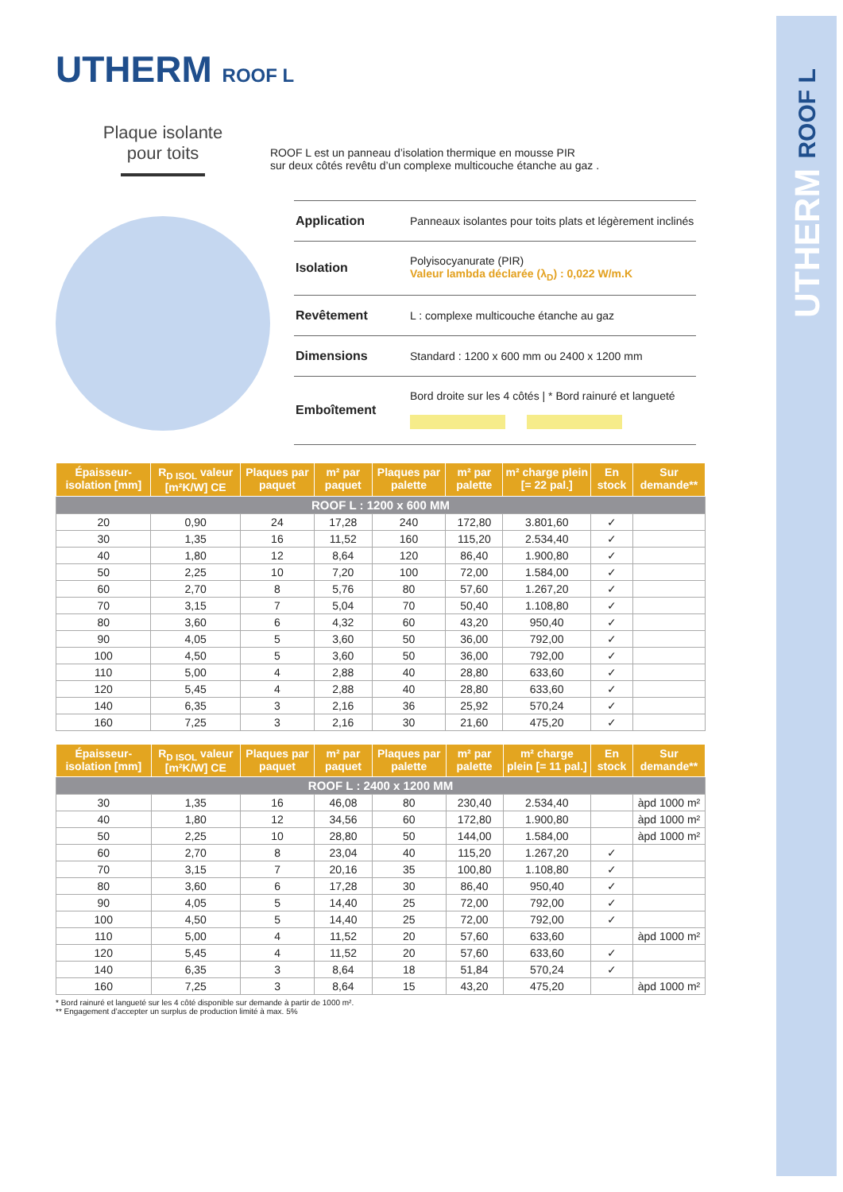UTHERM ROOF L
UTHERM ROOF L
Plaque isolante
pour toits
ROOF L est un panneau d’isolation thermique en mousse PIR
sur deux côtés revêtu d’un complexe multicouche étanche au gaz .
| Application | Panneaux isolantes pour toits plats et légèrement inclinés |
| Isolation | Polyisocyanurate (PIR) Valeur lambda déclarée (λ<sub>D</sub>) : 0,022 W/m.K |
| Revêtement | L : complexe multicouche étanche au gaz |
| Dimensions | Standard : 1200 x 600 mm ou 2400 x 1200 mm |
| Emboîtement | Bord droite sur les 4 côtés / * Bord rainuré et langueté |
| Épaisseur-isolation [mm] | R<sub>D ISOL</sub> valeur [m²K/W] CE | Plaques par paquet | m² par paquet | Plaques par palette | m² par palette | m² charge plein [= 22 pal.] | En stock | Sur demande** |
| --- | --- | --- | --- | --- | --- | --- | --- | --- |
| ROOF L : 1200 x 600 MM | | | | | | | | |
| 20 | 0,90 | 24 | 17,28 | 240 | 172,80 | 3.801,60 | ✓ | |
| 30 | 1,35 | 16 | 11,52 | 160 | 115,20 | 2.534,40 | ✓ | |
| 40 | 1,80 | 12 | 8,64 | 120 | 86,40 | 1.900,80 | ✓ | |
| 50 | 2,25 | 10 | 7,20 | 100 | 72,00 | 1.584,00 | ✓ | |
| 60 | 2,70 | 8 | 5,76 | 80 | 57,60 | 1.267,20 | ✓ | |
| 70 | 3,15 | 7 | 5,04 | 70 | 50,40 | 1.108,80 | ✓ | |
| 80 | 3,60 | 6 | 4,32 | 60 | 43,20 | 950,40 | ✓ | |
| 90 | 4,05 | 5 | 3,60 | 50 | 36,00 | 792,00 | ✓ | |
| 100 | 4,50 | 5 | 3,60 | 50 | 36,00 | 792,00 | ✓ | |
| 110 | 5,00 | 4 | 2,88 | 40 | 28,80 | 633,60 | ✓ | |
| 120 | 5,45 | 4 | 2,88 | 40 | 28,80 | 633,60 | ✓ | |
| 140 | 6,35 | 3 | 2,16 | 36 | 25,92 | 570,24 | ✓ | |
| 160 | 7,25 | 3 | 2,16 | 30 | 21,60 | 475,20 | ✓ | |
| Épaisseur-isolation [mm] | R<sub>D ISOL</sub> valeur [m²K/W] CE | Plaques par paquet | m² par paquet | Plaques par palette | m² par palette | m² charge plein [= 11 pal.] | En stock | Sur demande** |
| --- | --- | --- | --- | --- | --- | --- | --- | --- |
| ROOF L : 2400 x 1200 MM | | | | | | | | |
| 30 | 1,35 | 16 | 46,08 | 80 | 230,40 | 2.534,40 | | àpd 1000 m² |
| 40 | 1,80 | 12 | 34,56 | 60 | 172,80 | 1.900,80 | | àpd 1000 m² |
| 50 | 2,25 | 10 | 28,80 | 50 | 144,00 | 1.584,00 | | àpd 1000 m² |
| 60 | 2,70 | 8 | 23,04 | 40 | 115,20 | 1.267,20 | ✓ | |
| 70 | 3,15 | 7 | 20,16 | 35 | 100,80 | 1.108,80 | ✓ | |
| 80 | 3,60 | 6 | 17,28 | 30 | 86,40 | 950,40 | ✓ | |
| 90 | 4,05 | 5 | 14,40 | 25 | 72,00 | 792,00 | ✓ | |
| 100 | 4,50 | 5 | 14,40 | 25 | 72,00 | 792,00 | ✓ | |
| 110 | 5,00 | 4 | 11,52 | 20 | 57,60 | 633,60 | | àpd 1000 m² |
| 120 | 5,45 | 4 | 11,52 | 20 | 57,60 | 633,60 | ✓ | |
| 140 | 6,35 | 3 | 8,64 | 18 | 51,84 | 570,24 | ✓ | |
| 160 | 7,25 | 3 | 8,64 | 15 | 43,20 | 475,20 | | àpd 1000 m² |
* Bord rainuré et langueté sur les 4 côté disponible sur demande à partir de 1000 m².
** Engagement d’accepter un surplus de production limité à max. 5%